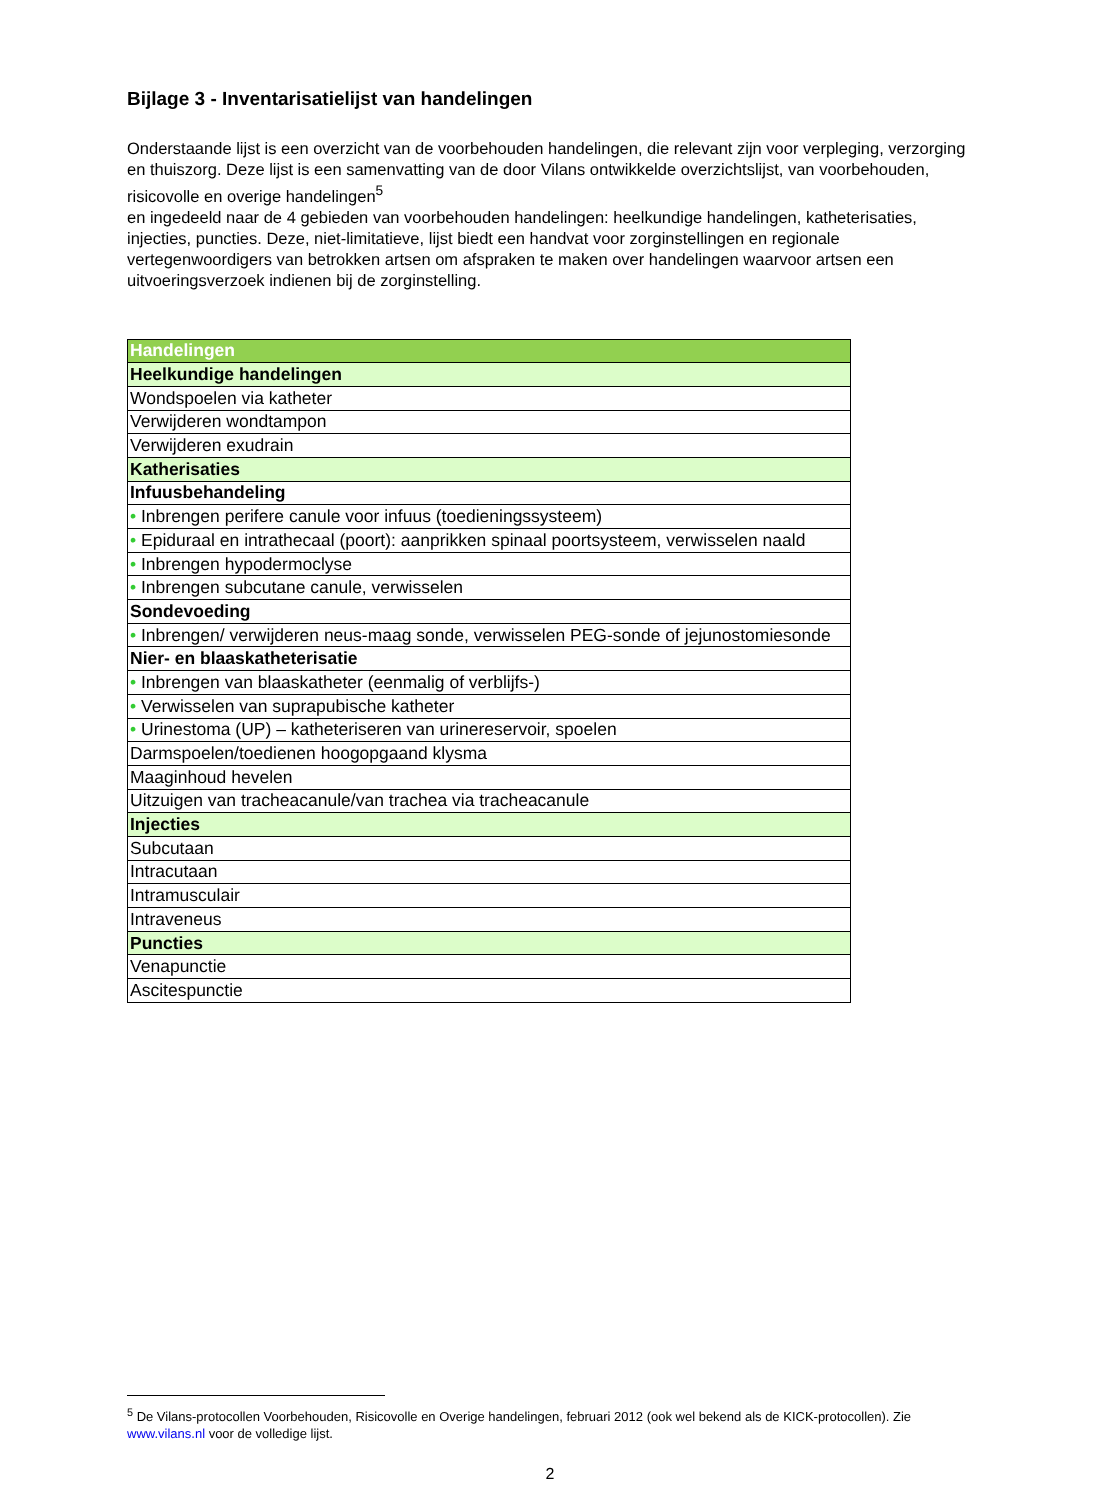Bijlage 3 - Inventarisatielijst van handelingen
Onderstaande lijst is een overzicht van de voorbehouden handelingen, die relevant zijn voor verpleging, verzorging en thuiszorg. Deze lijst is een samenvatting van de door Vilans ontwikkelde overzichtslijst, van voorbehouden, risicovolle en overige handelingen<sup>5</sup>
en ingedeeld naar de 4 gebieden van voorbehouden handelingen: heelkundige handelingen, katheterisaties, injecties, puncties. Deze, niet-limitatieve, lijst biedt een handvat voor zorginstellingen en regionale vertegenwoordigers van betrokken artsen om afspraken te maken over handelingen waarvoor artsen een uitvoeringsverzoek indienen bij de zorginstelling.
| Handelingen |
| --- |
| Heelkundige handelingen |
| Wondspoelen via katheter |
| Verwijderen wondtampon |
| Verwijderen exudrain |
| Katherisaties |
| Infuusbehandeling |
| • Inbrengen perifere canule voor infuus (toedieningssysteem) |
| • Epiduraal en intrathecaal (poort): aanprikken spinaal poortsysteem, verwisselen naald |
| • Inbrengen hypodermoclyse |
| • Inbrengen subcutane canule, verwisselen |
| Sondevoeding |
| • Inbrengen/ verwijderen neus-maag sonde, verwisselen PEG-sonde of jejunostomiesonde |
| Nier- en blaaskatheterisatie |
| • Inbrengen van blaaskatheter (eenmalig of verblijfs-) |
| • Verwisselen van suprapubische katheter |
| • Urinestoma (UP) – katheteriseren van urinereservoir, spoelen |
| Darmspoelen/toedienen hoogopgaand klysma |
| Maaginhoud hevelen |
| Uitzuigen van tracheacanule/van trachea via tracheacanule |
| Injecties |
| Subcutaan |
| Intracutaan |
| Intramusculair |
| Intraveneus |
| Puncties |
| Venapunctie |
| Ascitespunctie |
<sup>5</sup> De Vilans-protocollen Voorbehouden, Risicovolle en Overige handelingen, februari 2012 (ook wel bekend als de KICK-protocollen). Zie www.vilans.nl voor de volledige lijst.
2